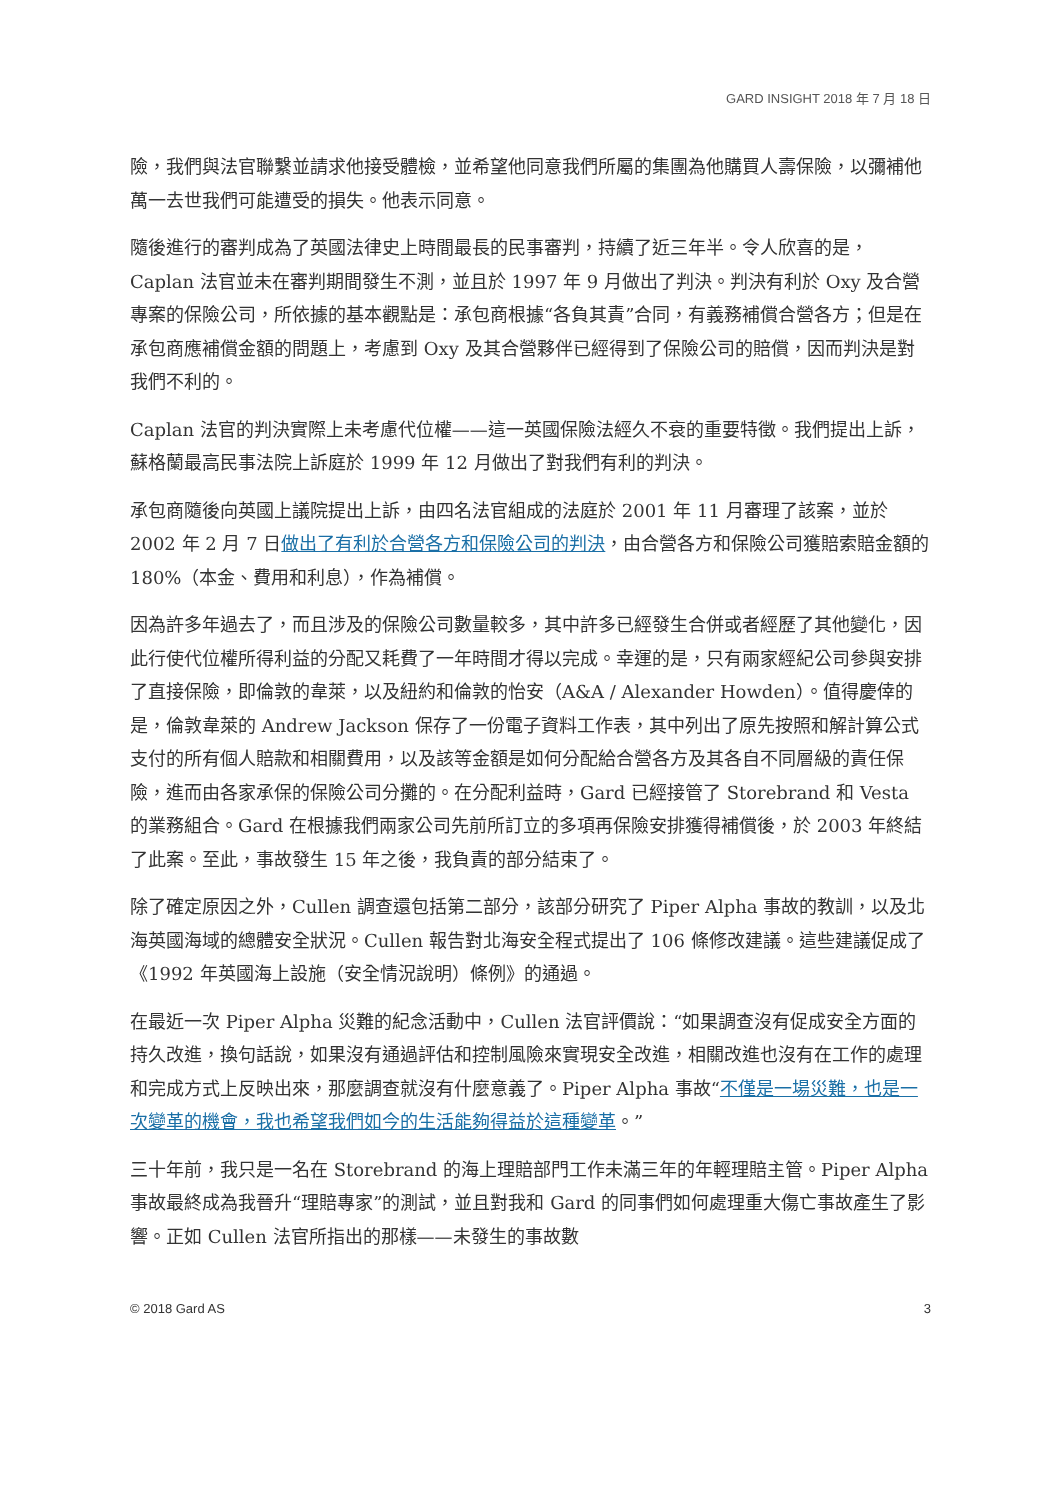GARD INSIGHT 2018 年 7 月 18 日
險，我們與法官聯繫並請求他接受體檢，並希望他同意我們所屬的集團為他購買人壽保險，以彌補他萬一去世我們可能遭受的損失。他表示同意。
隨後進行的審判成為了英國法律史上時間最長的民事審判，持續了近三年半。令人欣喜的是，Caplan 法官並未在審判期間發生不測，並且於 1997 年 9 月做出了判決。判決有利於 Oxy 及合營專案的保險公司，所依據的基本觀點是：承包商根據“各負其責”合同，有義務補償合營各方；但是在承包商應補償金額的問題上，考慮到 Oxy 及其合營夥伴已經得到了保險公司的賠償，因而判決是對我們不利的。
Caplan 法官的判決實際上未考慮代位權——這一英國保險法經久不衰的重要特徵。我們提出上訴，蘇格蘭最高民事法院上訴庭於 1999 年 12 月做出了對我們有利的判決。
承包商隨後向英國上議院提出上訴，由四名法官組成的法庭於 2001 年 11 月審理了該案，並於 2002 年 2 月 7 日做出了有利於合營各方和保險公司的判決，由合營各方和保險公司獲賠索賠金額的 180%（本金、費用和利息），作為補償。
因為許多年過去了，而且涉及的保險公司數量較多，其中許多已經發生合併或者經歷了其他變化，因此行使代位權所得利益的分配又耗費了一年時間才得以完成。幸運的是，只有兩家經紀公司參與安排了直接保險，即倫敦的韋萊，以及紐約和倫敦的怡安（A&A / Alexander Howden）。值得慶倖的是，倫敦韋萊的 Andrew Jackson 保存了一份電子資料工作表，其中列出了原先按照和解計算公式支付的所有個人賠款和相關費用，以及該等金額是如何分配給合營各方及其各自不同層級的責任保險，進而由各家承保的保險公司分攤的。在分配利益時，Gard 已經接管了 Storebrand 和 Vesta 的業務組合。Gard 在根據我們兩家公司先前所訂立的多項再保險安排獲得補償後，於 2003 年終結了此案。至此，事故發生 15 年之後，我負責的部分結束了。
除了確定原因之外，Cullen 調查還包括第二部分，該部分研究了 Piper Alpha 事故的教訓，以及北海英國海域的總體安全狀況。Cullen 報告對北海安全程式提出了 106 條修改建議。這些建議促成了《1992 年英國海上設施（安全情況說明）條例》的通過。
在最近一次 Piper Alpha 災難的紀念活動中，Cullen 法官評價說：“如果調查沒有促成安全方面的持久改進，換句話說，如果沒有通過評估和控制風險來實現安全改進，相關改進也沒有在工作的處理和完成方式上反映出來，那麼調查就沒有什麼意義了。Piper Alpha 事故“不僅是一場災難，也是一次變革的機會，我也希望我們如今的生活能夠得益於這種變革。”
三十年前，我只是一名在 Storebrand 的海上理賠部門工作未滿三年的年輕理賠主管。Piper Alpha 事故最終成為我晉升“理賠專家”的測試，並且對我和 Gard 的同事們如何處理重大傷亡事故產生了影響。正如 Cullen 法官所指出的那樣——未發生的事故數
© 2018 Gard AS 3